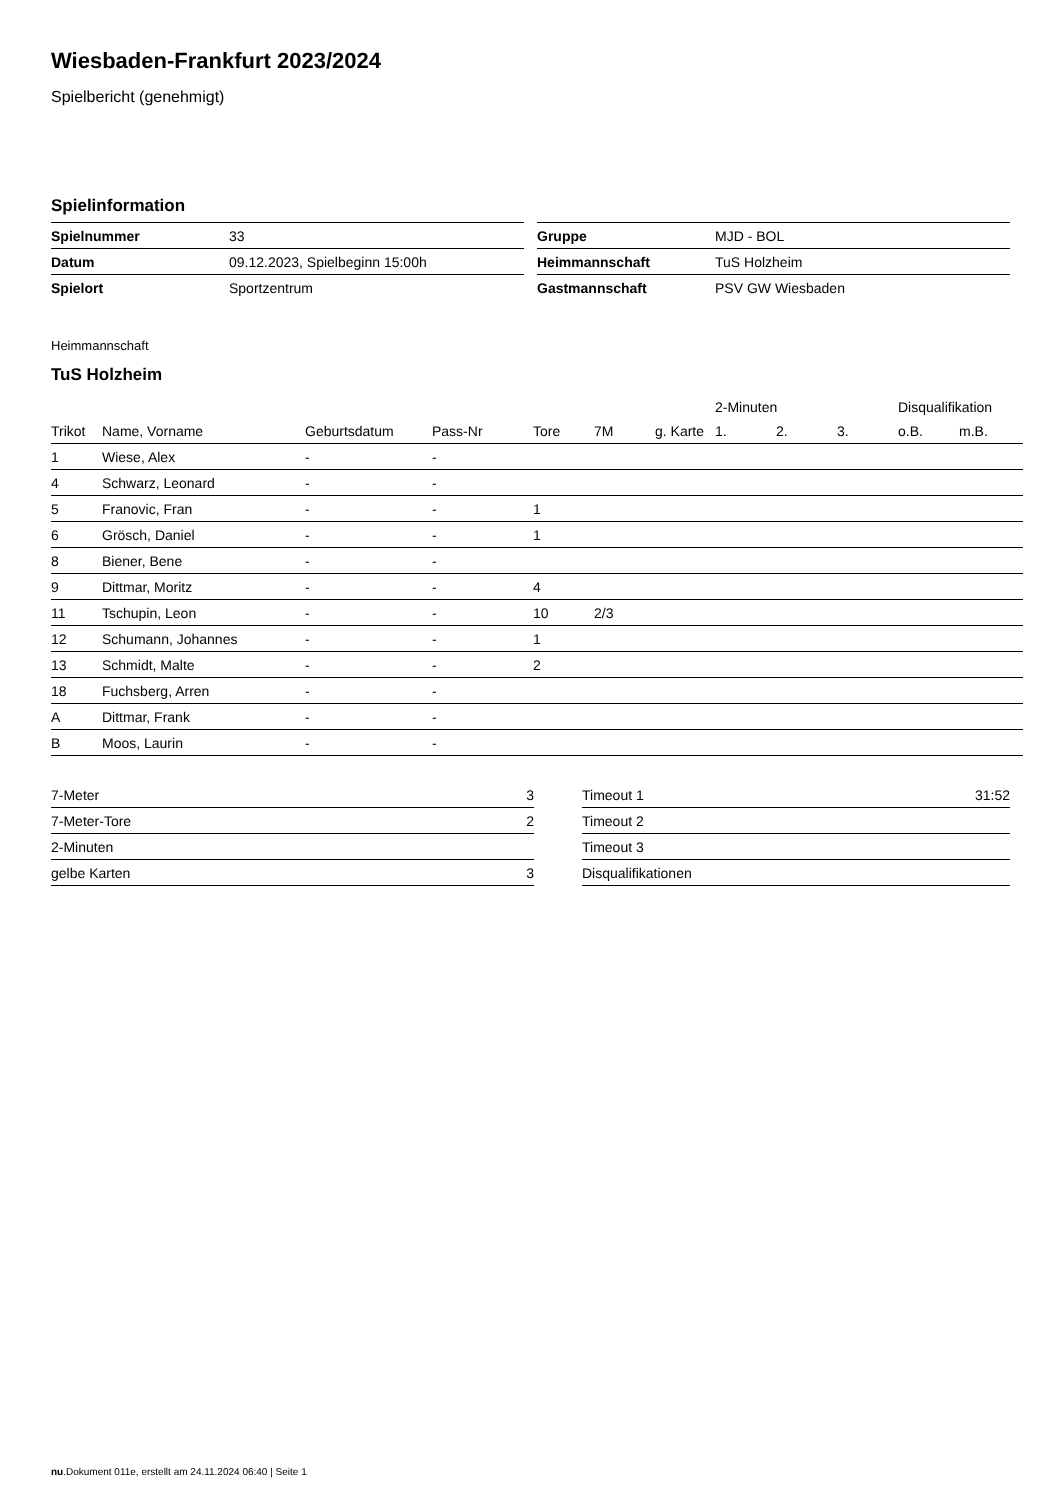Wiesbaden-Frankfurt 2023/2024
Spielbericht (genehmigt)
Spielinformation
| Spielnummer | 33 |
| Datum | 09.12.2023, Spielbeginn 15:00h |
| Spielort | Sportzentrum |
| Gruppe | MJD - BOL |
| Heimmannschaft | TuS Holzheim |
| Gastmannschaft | PSV GW Wiesbaden |
Heimmannschaft
TuS Holzheim
| | | | | | | | 2-Minuten | | | Disqualifikation | |
| --- | --- | --- | --- | --- | --- | --- | --- | --- | --- | --- | --- |
| Trikot | Name, Vorname | Geburtsdatum | Pass-Nr | Tore | 7M | g. Karte | 1. | 2. | 3. | o.B. | m.B. |
| 1 | Wiese, Alex | - | - | | | | | | | | |
| 4 | Schwarz, Leonard | - | - | | | | | | | | |
| 5 | Franovic, Fran | - | - | 1 | | | | | | | |
| 6 | Grösch, Daniel | - | - | 1 | | | | | | | |
| 8 | Biener, Bene | - | - | | | | | | | | |
| 9 | Dittmar, Moritz | - | - | 4 | | | | | | | |
| 11 | Tschupin, Leon | - | - | 10 | 2/3 | | | | | | |
| 12 | Schumann, Johannes | - | - | 1 | | | | | | | |
| 13 | Schmidt, Malte | - | - | 2 | | | | | | | |
| 18 | Fuchsberg, Arren | - | - | | | | | | | | |
| A | Dittmar, Frank | - | - | | | | | | | | |
| B | Moos, Laurin | - | - | | | | | | | | |
| 7-Meter | 3 |
| 7-Meter-Tore | 2 |
| 2-Minuten | |
| gelbe Karten | 3 |
| Timeout 1 | 31:52 |
| Timeout 2 | |
| Timeout 3 | |
| Disqualifikationen | |
nu.Dokument 011e, erstellt am 24.11.2024 06:40 | Seite 1